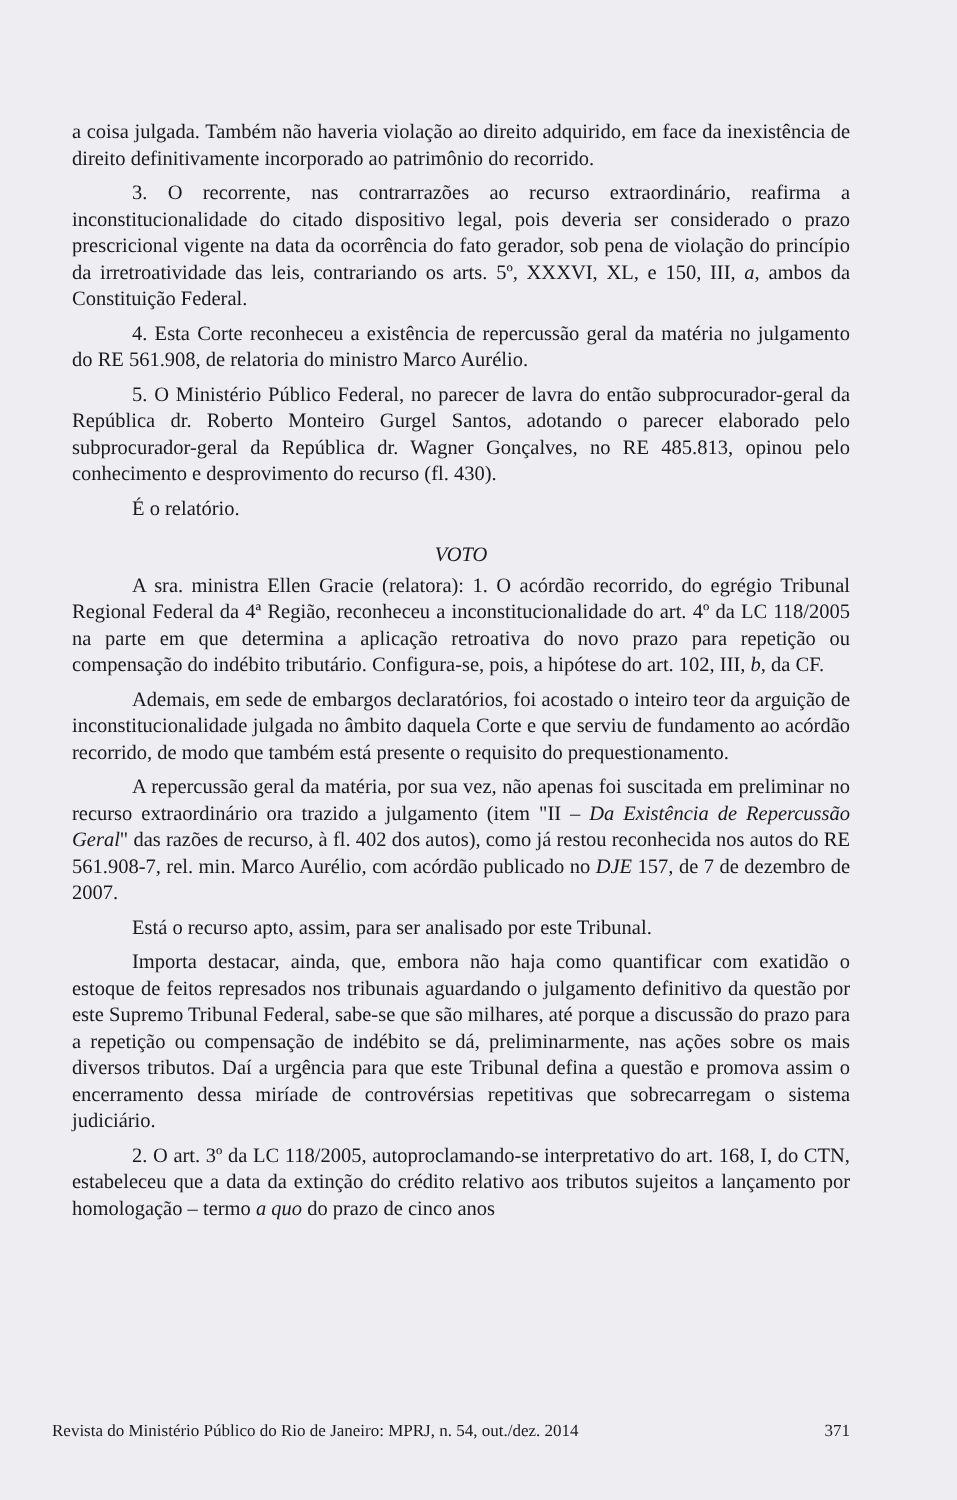a coisa julgada. Também não haveria violação ao direito adquirido, em face da inexistência de direito definitivamente incorporado ao patrimônio do recorrido.
3. O recorrente, nas contrarrazões ao recurso extraordinário, reafirma a inconstitucionalidade do citado dispositivo legal, pois deveria ser considerado o prazo prescricional vigente na data da ocorrência do fato gerador, sob pena de violação do princípio da irretroatividade das leis, contrariando os arts. 5º, XXXVI, XL, e 150, III, a, ambos da Constituição Federal.
4. Esta Corte reconheceu a existência de repercussão geral da matéria no julgamento do RE 561.908, de relatoria do ministro Marco Aurélio.
5. O Ministério Público Federal, no parecer de lavra do então subprocurador-geral da República dr. Roberto Monteiro Gurgel Santos, adotando o parecer elaborado pelo subprocurador-geral da República dr. Wagner Gonçalves, no RE 485.813, opinou pelo conhecimento e desprovimento do recurso (fl. 430).
É o relatório.
VOTO
A sra. ministra Ellen Gracie (relatora): 1. O acórdão recorrido, do egrégio Tribunal Regional Federal da 4ª Região, reconheceu a inconstitucionalidade do art. 4º da LC 118/2005 na parte em que determina a aplicação retroativa do novo prazo para repetição ou compensação do indébito tributário. Configura-se, pois, a hipótese do art. 102, III, b, da CF.
Ademais, em sede de embargos declaratórios, foi acostado o inteiro teor da arguição de inconstitucionalidade julgada no âmbito daquela Corte e que serviu de fundamento ao acórdão recorrido, de modo que também está presente o requisito do prequestionamento.
A repercussão geral da matéria, por sua vez, não apenas foi suscitada em preliminar no recurso extraordinário ora trazido a julgamento (item "II – Da Existência de Repercussão Geral" das razões de recurso, à fl. 402 dos autos), como já restou reconhecida nos autos do RE 561.908-7, rel. min. Marco Aurélio, com acórdão publicado no DJE 157, de 7 de dezembro de 2007.
Está o recurso apto, assim, para ser analisado por este Tribunal.
Importa destacar, ainda, que, embora não haja como quantificar com exatidão o estoque de feitos represados nos tribunais aguardando o julgamento definitivo da questão por este Supremo Tribunal Federal, sabe-se que são milhares, até porque a discussão do prazo para a repetição ou compensação de indébito se dá, preliminarmente, nas ações sobre os mais diversos tributos. Daí a urgência para que este Tribunal defina a questão e promova assim o encerramento dessa miríade de controvérsias repetitivas que sobrecarregam o sistema judiciário.
2. O art. 3º da LC 118/2005, autoproclamando-se interpretativo do art. 168, I, do CTN, estabeleceu que a data da extinção do crédito relativo aos tributos sujeitos a lançamento por homologação – termo a quo do prazo de cinco anos
Revista do Ministério Público do Rio de Janeiro: MPRJ, n. 54, out./dez. 2014 371